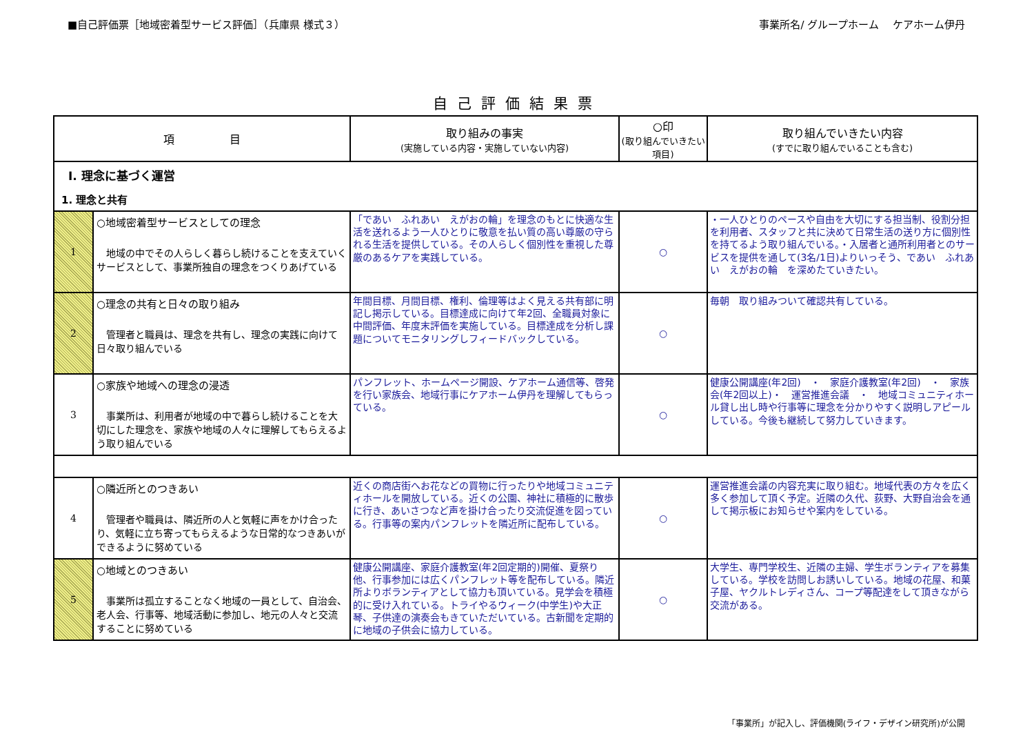■自己評価票［地域密着型サービス評価］（兵庫県 様式３）
事業所名/ グループホーム　 ケアホーム伊丹
自己評価結果票
| 項 目 | | 取り組みの事実 (実施している内容・実施していない内容) | ○印 (取り組んでいきたい項目) | 取り組んでいきたい内容 (すでに取り組んでいることも含む) |
| --- | --- | --- | --- | --- |
| Ⅰ. 理念に基づく運営 1. 理念と共有 | | | | |
| 1 | ○地域密着型サービスとしての理念 地域の中でその人らしく暮らし続けることを支えていくサービスとして、事業所独自の理念をつくりあげている | 「であい ふれあい えがおの輪」を理念のもとに快適な生活を送れるよう一人ひとりに敬意を払い質の高い尊厳の守られる生活を提供している。その人らしく個別性を重視した尊厳のあるケアを実践している。 | ○ | ・一人ひとりのペースや自由を大切にする担当制、役割分担を利用者、スタッフと共に決めて日常生活の送り方に個別性を持てるよう取り組んでいる。・入居者と通所利用者とのサービスを提供を通して(3名/1日)よりいっそう、であい ふれあい えがおの輪 を深めたていきたい。 |
| 2 | ○理念の共有と日々の取り組み 管理者と職員は、理念を共有し、理念の実践に向けて日々取り組んでいる | 年間目標、月間目標、権利、倫理等はよく見える共有部に明記し掲示している。目標達成に向けて年2回、全職員対象に中間評価、年度末評価を実施している。目標達成を分析し課題についてモニタリングしフィードバックしている。 | ○ | 毎朝 取り組みついて確認共有している。 |
| 3 | ○家族や地域への理念の浸透 事業所は、利用者が地域の中で暮らし続けることを大切にした理念を、家族や地域の人々に理解してもらえるよう取り組んでいる | パンフレット、ホームページ開設、ケアホーム通信等、啓発を行い家族会、地域行事にケアホーム伊丹を理解してもらっている。 | ○ | 健康公開講座(年2回) ・ 家庭介護教室(年2回) ・ 家族会(年2回以上)・ 運営推進会議 ・ 地域コミュニティホール貸し出し時や行事等に理念を分かりやすく説明しアピールしている。今後も継続して努力していきます。 |
| 4 | ○隣近所とのつきあい 管理者や職員は、隣近所の人と気軽に声をかけ合ったり、気軽に立ち寄ってもらえるような日常的なつきあいができるように努めている | 近くの商店街へお花などの買物に行ったりや地域コミュニティホールを開放している。近くの公園、神社に積極的に散歩に行き、あいさつなど声を掛け合ったり交流促進を図っている。行事等の案内パンフレットを隣近所に配布している。 | ○ | 運営推進会議の内容充実に取り組む。地域代表の方々を広く多く参加して頂く予定。近隣の久代、荻野、大野自治会を通して掲示板にお知らせや案内をしている。 |
| 5 | ○地域とのつきあい 事業所は孤立することなく地域の一員として、自治会、老人会、行事等、地域活動に参加し、地元の人々と交流することに努めている | 健康公開講座、家庭介護教室(年2回定期的)開催、夏祭り他、行事参加には広くパンフレット等を配布している。隣近所よりボランティアとして協力も頂いている。見学会を積極的に受け入れている。トライやるウィーク(中学生)や大正琴、子供達の演奏会もきていただいている。古新聞を定期的に地域の子供会に協力している。 | ○ | 大学生、専門学校生、近隣の主婦、学生ボランティアを募集している。学校を訪問しお誘いしている。地域の花屋、和菓子屋、ヤクルトレディさん、コープ等配達をして頂きながら交流がある。 |
「事業所」が記入し、評価機関(ライフ・デザイン研究所)が公開